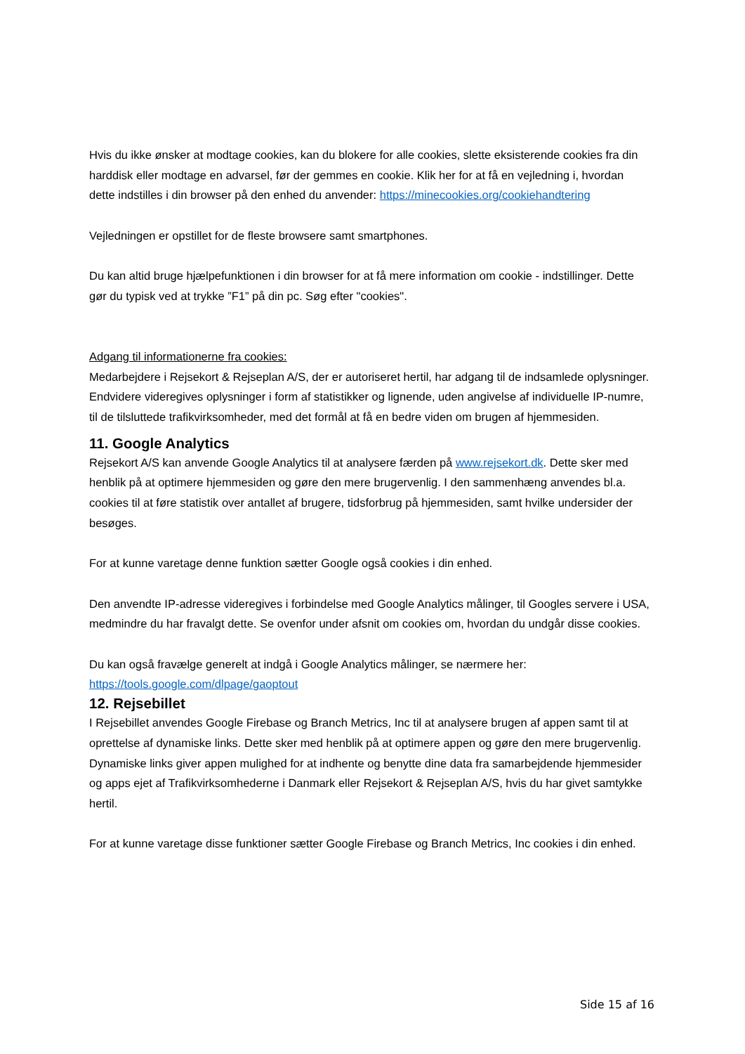Hvis du ikke ønsker at modtage cookies, kan du blokere for alle cookies, slette eksisterende cookies fra din harddisk eller modtage en advarsel, før der gemmes en cookie. Klik her for at få en vejledning i, hvordan dette indstilles i din browser på den enhed du anvender: https://minecookies.org/cookiehandtering
Vejledningen er opstillet for de fleste browsere samt smartphones.
Du kan altid bruge hjælpefunktionen i din browser for at få mere information om cookie - indstillinger. Dette gør du typisk ved at trykke ”F1” på din pc. Søg efter "cookies".
Adgang til informationerne fra cookies:
Medarbejdere i Rejsekort & Rejseplan A/S, der er autoriseret hertil, har adgang til de indsamlede oplysninger. Endvidere videregives oplysninger i form af statistikker og lignende, uden angivelse af individuelle IP-numre, til de tilsluttede trafikvirksomheder, med det formål at få en bedre viden om brugen af hjemmesiden.
11. Google Analytics
Rejsekort A/S kan anvende Google Analytics til at analysere færden på www.rejsekort.dk. Dette sker med henblik på at optimere hjemmesiden og gøre den mere brugervenlig. I den sammenhæng anvendes bl.a. cookies til at føre statistik over antallet af brugere, tidsforbrug på hjemmesiden, samt hvilke undersider der besøges.
For at kunne varetage denne funktion sætter Google også cookies i din enhed.
Den anvendte IP-adresse videregives i forbindelse med Google Analytics målinger, til Googles servere i USA, medmindre du har fravalgt dette. Se ovenfor under afsnit om cookies om, hvordan du undgår disse cookies.
Du kan også fravælge generelt at indgå i Google Analytics målinger, se nærmere her:
https://tools.google.com/dlpage/gaoptout
12. Rejsebillet
I Rejsebillet anvendes Google Firebase og Branch Metrics, Inc til at analysere brugen af appen samt til at oprettelse af dynamiske links. Dette sker med henblik på at optimere appen og gøre den mere brugervenlig.
Dynamiske links giver appen mulighed for at indhente og benytte dine data fra samarbejdende hjemmesider og apps ejet af Trafikvirksomhederne i Danmark eller Rejsekort & Rejseplan A/S, hvis du har givet samtykke hertil.
For at kunne varetage disse funktioner sætter Google Firebase og Branch Metrics, Inc cookies i din enhed.
Side 15 af 16